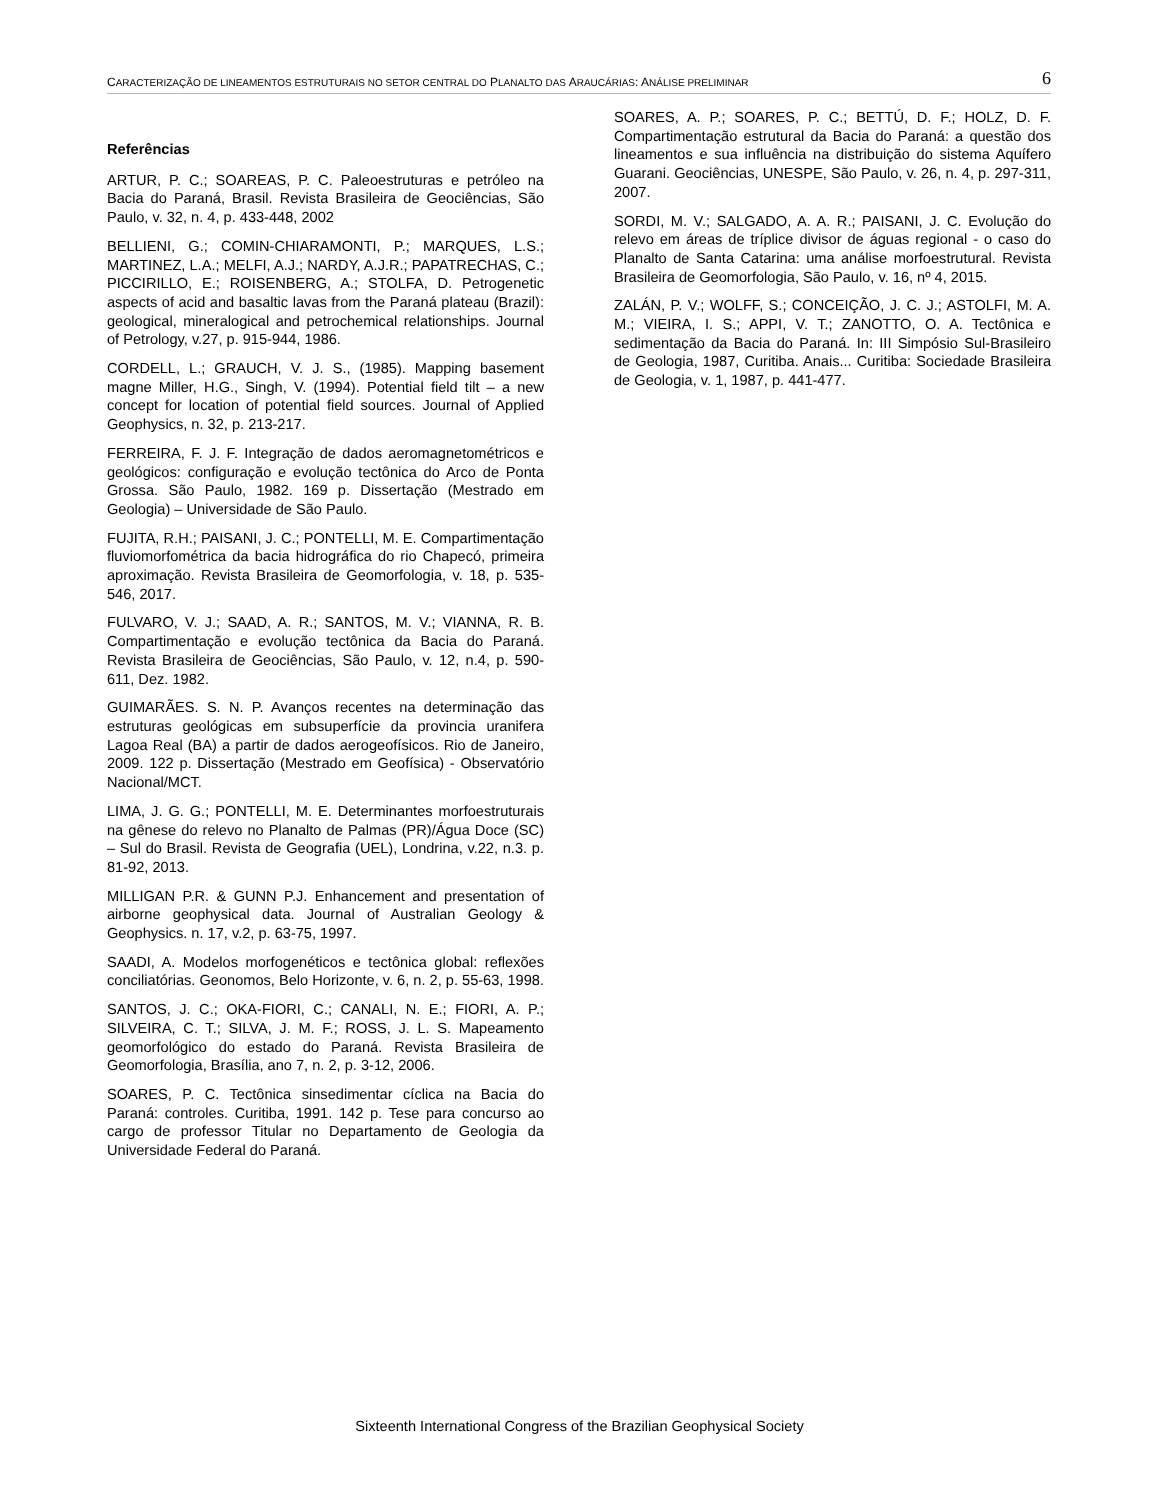CARACTERIZAÇÃO DE LINEAMENTOS ESTRUTURAIS NO SETOR CENTRAL DO PLANALTO DAS ARAUCÁRIAS: ANÁLISE PRELIMINAR 6
Referências
ARTUR, P. C.; SOAREAS, P. C. Paleoestruturas e petróleo na Bacia do Paraná, Brasil. Revista Brasileira de Geociências, São Paulo, v. 32, n. 4, p. 433-448, 2002
BELLIENI, G.; COMIN-CHIARAMONTI, P.; MARQUES, L.S.; MARTINEZ, L.A.; MELFI, A.J.; NARDY, A.J.R.; PAPATRECHAS, C.; PICCIRILLO, E.; ROISENBERG, A.; STOLFA, D. Petrogenetic aspects of acid and basaltic lavas from the Paraná plateau (Brazil): geological, mineralogical and petrochemical relationships. Journal of Petrology, v.27, p. 915-944, 1986.
CORDELL, L.; GRAUCH, V. J. S., (1985). Mapping basement magne Miller, H.G., Singh, V. (1994). Potential field tilt – a new concept for location of potential field sources. Journal of Applied Geophysics, n. 32, p. 213-217.
FERREIRA, F. J. F. Integração de dados aeromagnetométricos e geológicos: configuração e evolução tectônica do Arco de Ponta Grossa. São Paulo, 1982. 169 p. Dissertação (Mestrado em Geologia) – Universidade de São Paulo.
FUJITA, R.H.; PAISANI, J. C.; PONTELLI, M. E. Compartimentação fluviomorfométrica da bacia hidrográfica do rio Chapecó, primeira aproximação. Revista Brasileira de Geomorfologia, v. 18, p. 535-546, 2017.
FULVARO, V. J.; SAAD, A. R.; SANTOS, M. V.; VIANNA, R. B. Compartimentação e evolução tectônica da Bacia do Paraná. Revista Brasileira de Geociências, São Paulo, v. 12, n.4, p. 590-611, Dez. 1982.
GUIMARÃES. S. N. P. Avanços recentes na determinação das estruturas geológicas em subsuperfície da provincia uranifera Lagoa Real (BA) a partir de dados aerogeofísicos. Rio de Janeiro, 2009. 122 p. Dissertação (Mestrado em Geofísica) - Observatório Nacional/MCT.
LIMA, J. G. G.; PONTELLI, M. E. Determinantes morfoestruturais na gênese do relevo no Planalto de Palmas (PR)/Água Doce (SC) – Sul do Brasil. Revista de Geografia (UEL), Londrina, v.22, n.3. p. 81-92, 2013.
MILLIGAN P.R. & GUNN P.J. Enhancement and presentation of airborne geophysical data. Journal of Australian Geology & Geophysics. n. 17, v.2, p. 63-75, 1997.
SAADI, A. Modelos morfogenéticos e tectônica global: reflexões conciliatórias. Geonomos, Belo Horizonte, v. 6, n. 2, p. 55-63, 1998.
SANTOS, J. C.; OKA-FIORI, C.; CANALI, N. E.; FIORI, A. P.; SILVEIRA, C. T.; SILVA, J. M. F.; ROSS, J. L. S. Mapeamento geomorfológico do estado do Paraná. Revista Brasileira de Geomorfologia, Brasília, ano 7, n. 2, p. 3-12, 2006.
SOARES, P. C. Tectônica sinsedimentar cíclica na Bacia do Paraná: controles. Curitiba, 1991. 142 p. Tese para concurso ao cargo de professor Titular no Departamento de Geologia da Universidade Federal do Paraná.
SOARES, A. P.; SOARES, P. C.; BETTÚ, D. F.; HOLZ, D. F. Compartimentação estrutural da Bacia do Paraná: a questão dos lineamentos e sua influência na distribuição do sistema Aquífero Guarani. Geociências, UNESPE, São Paulo, v. 26, n. 4, p. 297-311, 2007.
SORDI, M. V.; SALGADO, A. A. R.; PAISANI, J. C. Evolução do relevo em áreas de tríplice divisor de águas regional - o caso do Planalto de Santa Catarina: uma análise morfoestrutural. Revista Brasileira de Geomorfologia, São Paulo, v. 16, nº 4, 2015.
ZALÁN, P. V.; WOLFF, S.; CONCEIÇÃO, J. C. J.; ASTOLFI, M. A. M.; VIEIRA, I. S.; APPI, V. T.; ZANOTTO, O. A. Tectônica e sedimentação da Bacia do Paraná. In: III Simpósio Sul-Brasileiro de Geologia, 1987, Curitiba. Anais... Curitiba: Sociedade Brasileira de Geologia, v. 1, 1987, p. 441-477.
Sixteenth International Congress of the Brazilian Geophysical Society